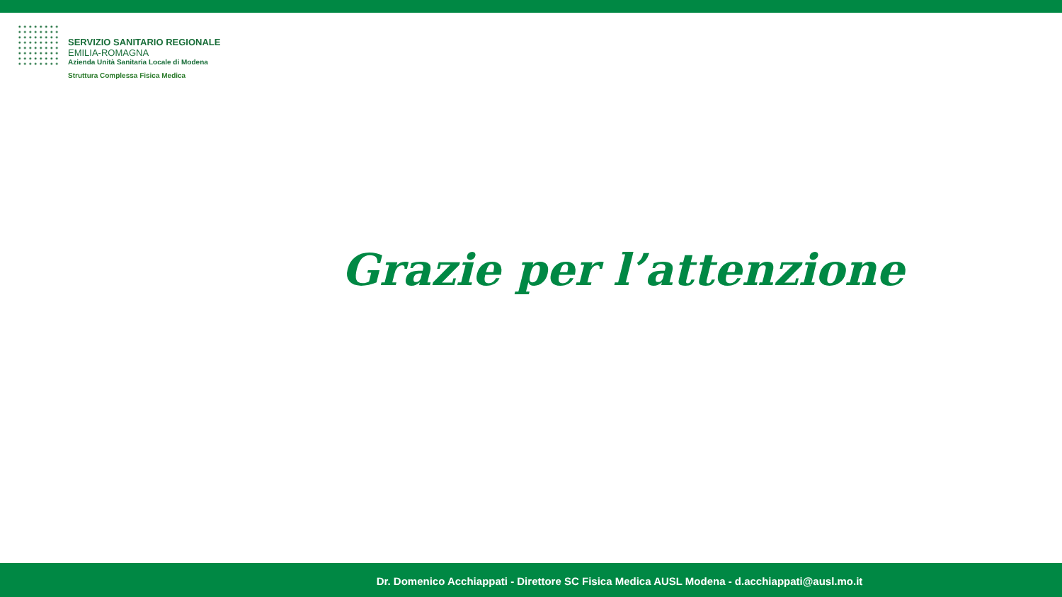SERVIZIO SANITARIO REGIONALE
EMILIA-ROMAGNA
Azienda Unità Sanitaria Locale di Modena
Struttura Complessa Fisica Medica
Grazie per l’attenzione
Dr. Domenico Acchiappati - Direttore SC Fisica Medica AUSL Modena - d.acchiappati@ausl.mo.it